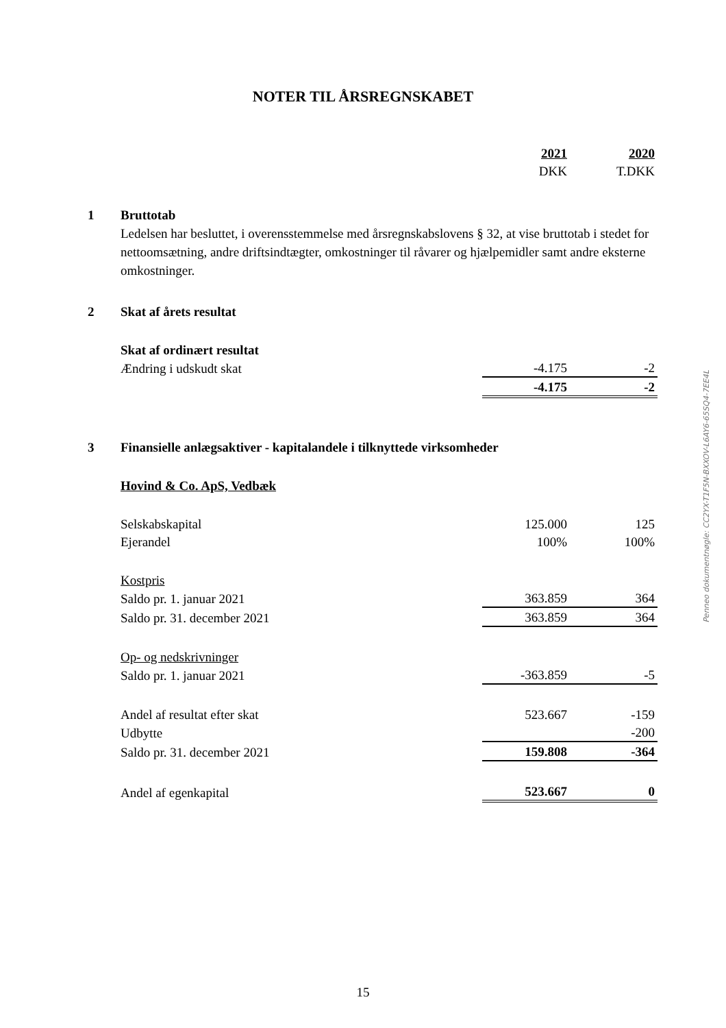NOTER TIL ÅRSREGNSKABET
| | | 2021 | 2020 |
| | | DKK | T.DKK |
| 1 | Bruttotab | | |
| | Ledelsen har besluttet, i overensstemmelse med årsregnskabslovens § 32, at vise bruttotab i stedet for nettoomsætning, andre driftsindtægter, omkostninger til råvarer og hjælpemidler samt andre eksterne omkostninger. | | |
| 2 | Skat af årets resultat | | |
| | Skat af ordinært resultat | | |
| | Ændring i udskudt skat | -4.175 | -2 |
| | | -4.175 | -2 |
| 3 | Finansielle anlægsaktiver - kapitalandele i tilknyttede virksomheder | | |
| | Hovind & Co. ApS, Vedbæk | | |
| | Selskabskapital | 125.000 | 125 |
| | Ejerandel | 100% | 100% |
| | Kostpris | | |
| | Saldo pr. 1. januar 2021 | 363.859 | 364 |
| | Saldo pr. 31. december 2021 | 363.859 | 364 |
| | Op- og nedskrivninger | | |
| | Saldo pr. 1. januar 2021 | -363.859 | -5 |
| | Andel af resultat efter skat | 523.667 | -159 |
| | Udbytte | | -200 |
| | Saldo pr. 31. december 2021 | 159.808 | -364 |
| | Andel af egenkapital | 523.667 | 0 |
Penneo dokumentnøgle: CC2YX-T1F5N-BXXOV-L6AY6-65SQ4-7EE4L
15